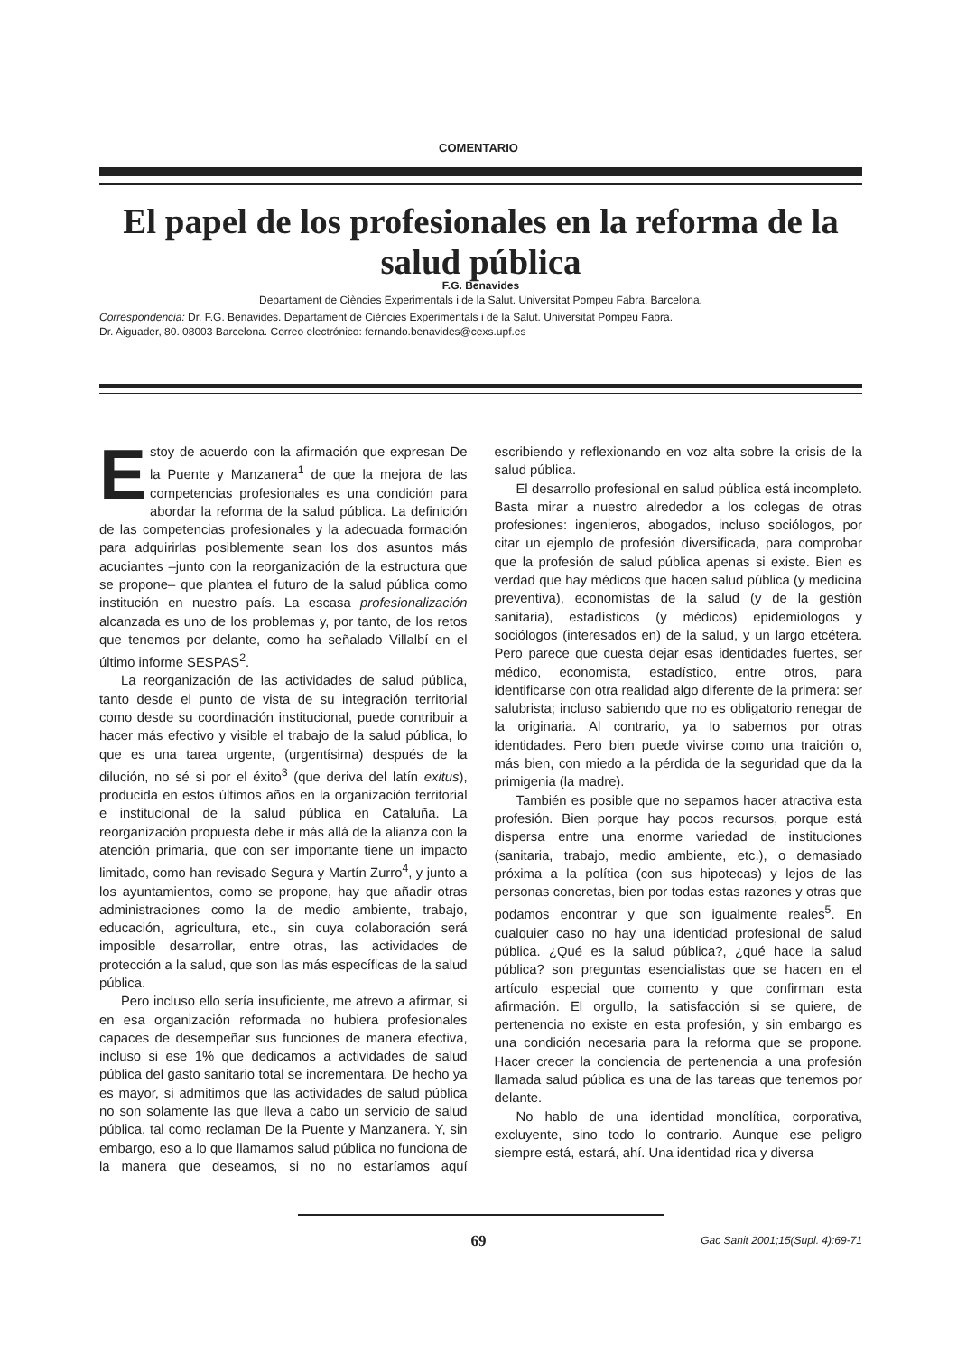COMENTARIO
El papel de los profesionales en la reforma de la salud pública
F.G. Benavides
Departament de Ciències Experimentals i de la Salut. Universitat Pompeu Fabra. Barcelona.
Correspondencia: Dr. F.G. Benavides. Departament de Ciències Experimentals i de la Salut. Universitat Pompeu Fabra.
Dr. Aiguader, 80. 08003 Barcelona. Correo electrónico: fernando.benavides@cexs.upf.es
Estoy de acuerdo con la afirmación que expresan De la Puente y Manzanera<sup>1</sup> de que la mejora de las competencias profesionales es una condición para abordar la reforma de la salud pública. La definición de las competencias profesionales y la adecuada formación para adquirirlas posiblemente sean los dos asuntos más acuciantes –junto con la reorganización de la estructura que se propone– que plantea el futuro de la salud pública como institución en nuestro país. La escasa profesionalización alcanzada es uno de los problemas y, por tanto, de los retos que tenemos por delante, como ha señalado Villalbí en el último informe SESPAS<sup>2</sup>.
La reorganización de las actividades de salud pública, tanto desde el punto de vista de su integración territorial como desde su coordinación institucional, puede contribuir a hacer más efectivo y visible el trabajo de la salud pública, lo que es una tarea urgente, (urgentísima) después de la dilución, no sé si por el éxito<sup>3</sup> (que deriva del latín exitus), producida en estos últimos años en la organización territorial e institucional de la salud pública en Cataluña. La reorganización propuesta debe ir más allá de la alianza con la atención primaria, que con ser importante tiene un impacto limitado, como han revisado Segura y Martín Zurro<sup>4</sup>, y junto a los ayuntamientos, como se propone, hay que añadir otras administraciones como la de medio ambiente, trabajo, educación, agricultura, etc., sin cuya colaboración será imposible desarrollar, entre otras, las actividades de protección a la salud, que son las más específicas de la salud pública.
Pero incluso ello sería insuficiente, me atrevo a afirmar, si en esa organización reformada no hubiera profesionales capaces de desempeñar sus funciones de manera efectiva, incluso si ese 1% que dedicamos a actividades de salud pública del gasto sanitario total se incrementara. De hecho ya es mayor, si admitimos que las actividades de salud pública no son solamente las que lleva a cabo un servicio de salud pública, tal como reclaman De la Puente y Manzanera. Y, sin embargo, eso a lo que llamamos salud pública no funciona de la manera que deseamos, si no no estaríamos aquí escribiendo y reflexionando en voz alta sobre la crisis de la salud pública.
El desarrollo profesional en salud pública está incompleto. Basta mirar a nuestro alrededor a los colegas de otras profesiones: ingenieros, abogados, incluso sociólogos, por citar un ejemplo de profesión diversificada, para comprobar que la profesión de salud pública apenas si existe. Bien es verdad que hay médicos que hacen salud pública (y medicina preventiva), economistas de la salud (y de la gestión sanitaria), estadísticos (y médicos) epidemiólogos y sociólogos (interesados en) de la salud, y un largo etcétera. Pero parece que cuesta dejar esas identidades fuertes, ser médico, economista, estadístico, entre otros, para identificarse con otra realidad algo diferente de la primera: ser salubrista; incluso sabiendo que no es obligatorio renegar de la originaria. Al contrario, ya lo sabemos por otras identidades. Pero bien puede vivirse como una traición o, más bien, con miedo a la pérdida de la seguridad que da la primigenia (la madre).
También es posible que no sepamos hacer atractiva esta profesión. Bien porque hay pocos recursos, porque está dispersa entre una enorme variedad de instituciones (sanitaria, trabajo, medio ambiente, etc.), o demasiado próxima a la política (con sus hipotecas) y lejos de las personas concretas, bien por todas estas razones y otras que podamos encontrar y que son igualmente reales<sup>5</sup>. En cualquier caso no hay una identidad profesional de salud pública. ¿Qué es la salud pública?, ¿qué hace la salud pública? son preguntas esencialistas que se hacen en el artículo especial que comento y que confirman esta afirmación. El orgullo, la satisfacción si se quiere, de pertenencia no existe en esta profesión, y sin embargo es una condición necesaria para la reforma que se propone. Hacer crecer la conciencia de pertenencia a una profesión llamada salud pública es una de las tareas que tenemos por delante.
No hablo de una identidad monolítica, corporativa, excluyente, sino todo lo contrario. Aunque ese peligro siempre está, estará, ahí. Una identidad rica y diversa
69
Gac Sanit 2001;15(Supl. 4):69-71